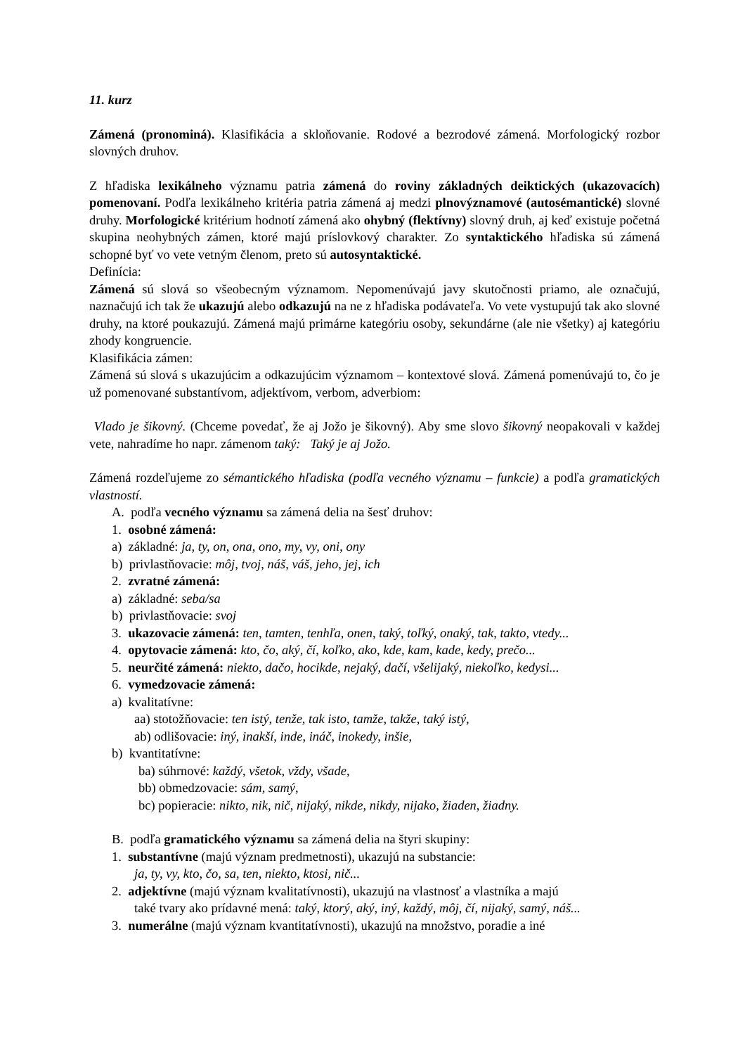11. kurz
Zámená (pronominá). Klasifikácia a skloňovanie. Rodové a bezrodové zámená. Morfologický rozbor slovných druhov.
Z hľadiska lexikálneho významu patria zámená do roviny základných deiktických (ukazovacích) pomenovaní. Podľa lexikálneho kritéria patria zámená aj medzi plnovýznamové (autosémantické) slovné druhy. Morfologické kritérium hodnotí zámená ako ohybný (flektívny) slovný druh, aj keď existuje početná skupina neohybných zámen, ktoré majú príslovkový charakter. Zo syntaktického hľadiska sú zámená schopné byť vo vete vetným členom, preto sú autosyntaktické.
Definícia:
Zámená sú slová so všeobecným významom. Nepomenúvajú javy skutočnosti priamo, ale označujú, naznačujú ich tak že ukazujú alebo odkazujú na ne z hľadiska podávateľa. Vo vete vystupujú tak ako slovné druhy, na ktoré poukazujú. Zámená majú primárne kategóriu osoby, sekundárne (ale nie všetky) aj kategóriu zhody kongruencie.
Klasifikácia zámen:
Zámená sú slová s ukazujúcim a odkazujúcim významom – kontextové slová. Zámená pomenúvajú to, čo je už pomenované substantívom, adjektívom, verbom, adverbiom:
Vlado je šikovný. (Chceme povedať, že aj Jožo je šikovný). Aby sme slovo šikovný neopakovali v každej vete, nahradíme ho napr. zámenom taký: Taký je aj Jožo.
Zámená rozdeľujeme zo sémantického hľadiska (podľa vecného významu – funkcie) a podľa gramatických vlastností.
A. podľa vecného významu sa zámená delia na šesť druhov:
1. osobné zámená:
a) základné: ja, ty, on, ona, ono, my, vy, oni, ony
b) privlastňovacie: môj, tvoj, náš, váš, jeho, jej, ich
2. zvratné zámená:
a) základné: seba/sa
b) privlastňovacie: svoj
3. ukazovacie zámená: ten, tamten, tenhľa, onen, taký, toľký, onaký, tak, takto, vtedy...
4. opytovacie zámená: kto, čo, aký, čí, koľko, ako, kde, kam, kade, kedy, prečo...
5. neurčité zámená: niekto, dačo, hocikde, nejaký, dačí, všelijaký, niekoľko, kedysi...
6. vymedzovacie zámená:
a) kvalitatívne:
aa) stotožňovacie: ten istý, tenže, tak isto, tamže, takže, taký istý,
ab) odlišovacie: iný, inakší, inde, ináč, inokedy, inšie,
b) kvantitatívne:
ba) súhrnové: každý, všetok, vždy, všade,
bb) obmedzovacie: sám, samý,
bc) popieracie: nikto, nik, nič, nijaký, nikde, nikdy, nijako, žiaden, žiadny.
B. podľa gramatického významu sa zámená delia na štyri skupiny:
1. substantívne (majú význam predmetnosti), ukazujú na substancie:
ja, ty, vy, kto, čo, sa, ten, niekto, ktosi, nič...
2. adjektívne (majú význam kvalitatívnosti), ukazujú na vlastnosť a vlastníka a majú
také tvary ako prídavné mená: taký, ktorý, aký, iný, každý, môj, čí, nijaký, samý, náš...
3. numerálne (majú význam kvantitatívnosti), ukazujú na množstvo, poradie a iné